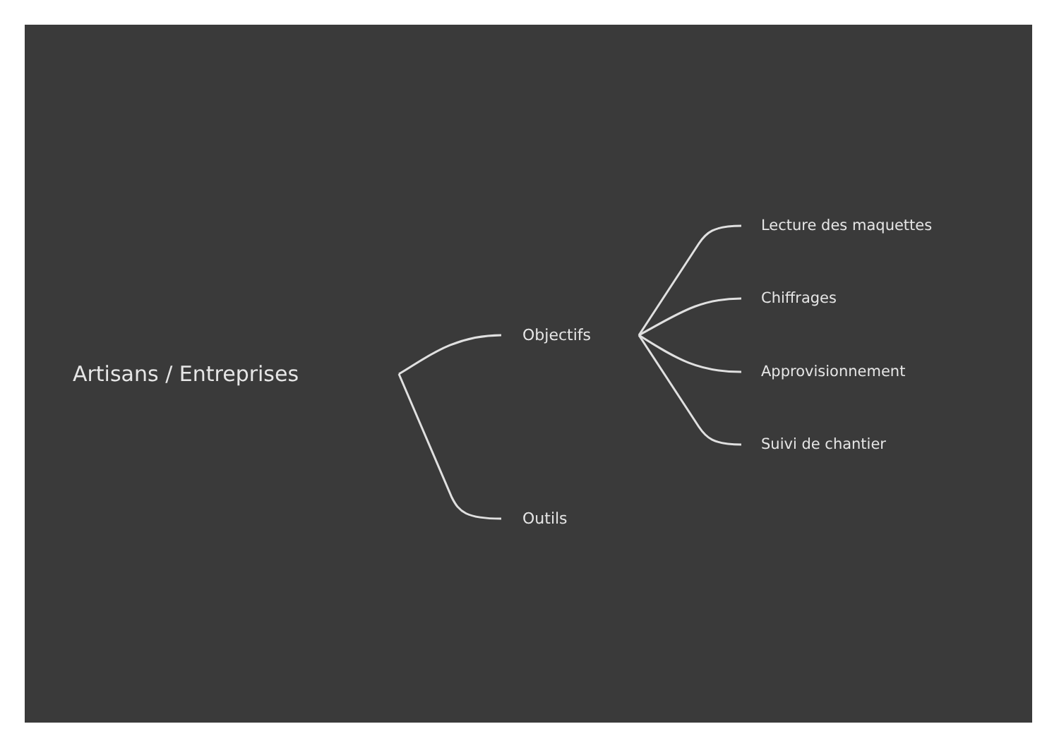Artisans / Entreprises
Objectifs
Outils
Lecture des maquettes
Chiffrages
Approvisionnement
Suivi de chantier